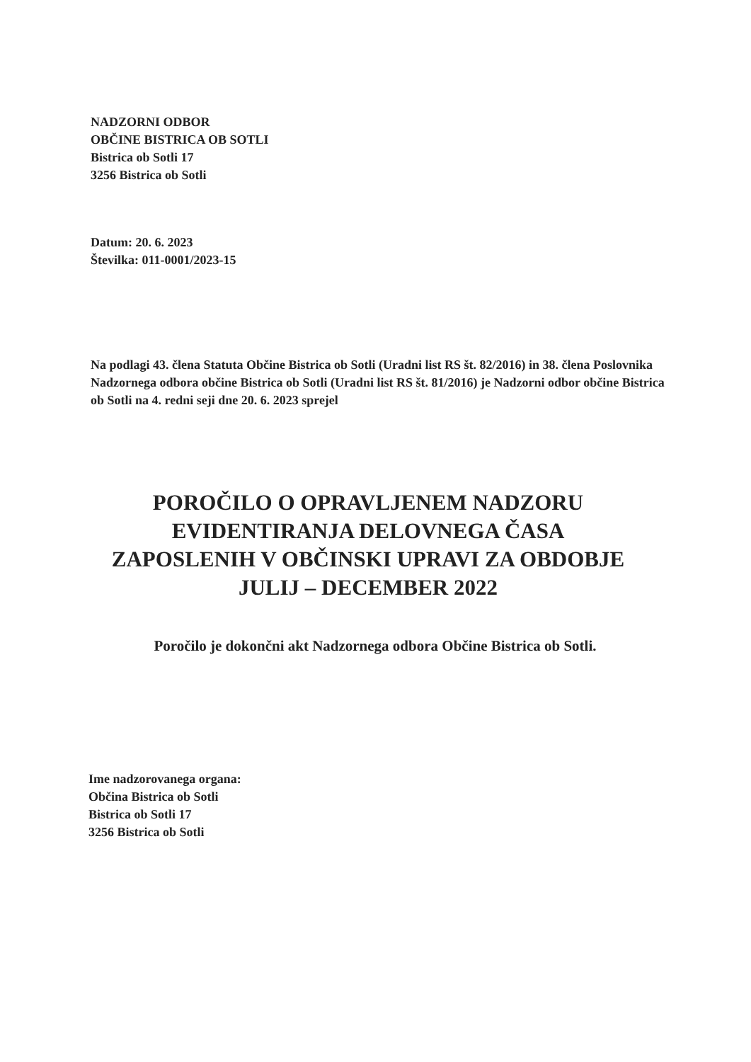NADZORNI ODBOR
OBČINE BISTRICA OB SOTLI
Bistrica ob Sotli 17
3256 Bistrica ob Sotli
Datum: 20. 6. 2023
Številka: 011-0001/2023-15
Na podlagi 43. člena Statuta Občine Bistrica ob Sotli (Uradni list RS št. 82/2016) in 38. člena Poslovnika Nadzornega odbora občine Bistrica ob Sotli (Uradni list RS št. 81/2016) je Nadzorni odbor občine Bistrica ob Sotli na 4. redni seji dne 20. 6. 2023 sprejel
POROČILO O OPRAVLJENEM NADZORU EVIDENTIRANJA DELOVNEGA ČASA ZAPOSLENIH V OBČINSKI UPRAVI ZA OBDOBJE JULIJ – DECEMBER 2022
Poročilo je dokončni akt Nadzornega odbora Občine Bistrica ob Sotli.
Ime nadzorovanega organa:
Občina Bistrica ob Sotli
Bistrica ob Sotli 17
3256 Bistrica ob Sotli